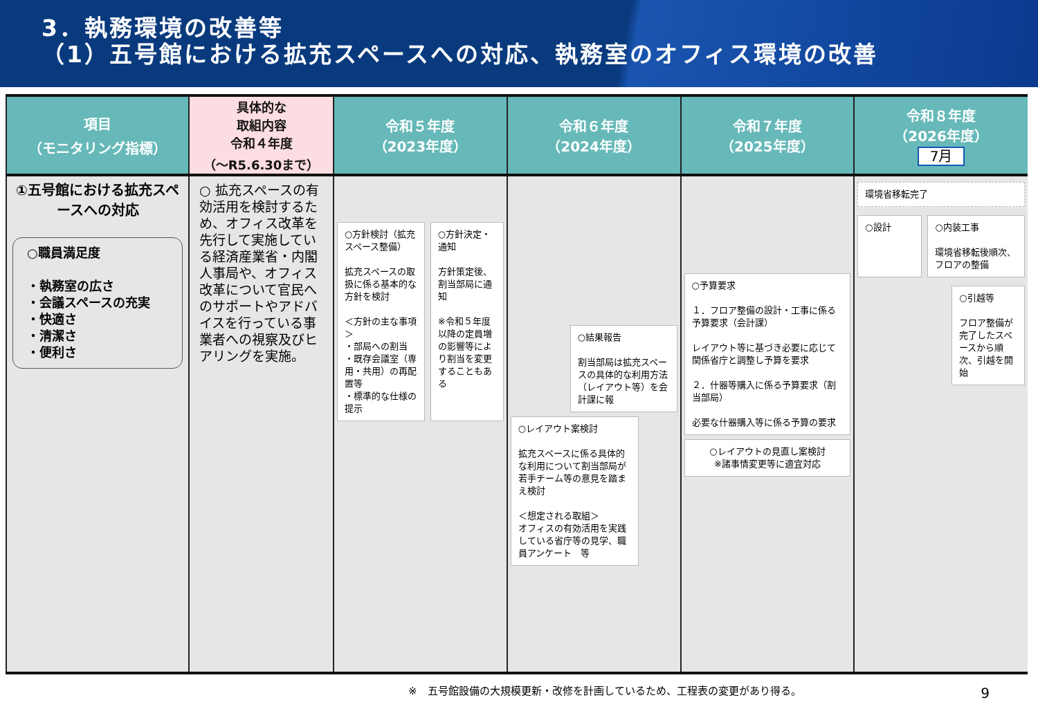3．執務環境の改善等
（1）五号館における拡充スペースへの対応、執務室のオフィス環境の改善
| 項目 （モニタリング指標） | 具体的な 取組内容 令和４年度 （～R5.6.30まで） | 令和５年度 （2023年度） | 令和６年度 （2024年度） | 令和７年度 （2025年度） | 令和８年度 （2026年度） 7月 |
| --- | --- | --- | --- | --- | --- |
| ①五号館における拡充スペースへの対応 ○職員満足度 ・執務室の広さ ・会議スペースの充実 ・快適さ ・清潔さ ・便利さ | ○ 拡充スペースの有効活用を検討するため、オフィス改革を先行して実施している経済産業省・内閣人事局や、オフィス改革について官民へのサポートやアドバイスを行っている事業者への視察及びヒアリングを実施。 | ○方針検討（拡充スペース整備） 拡充スペースの取扱に係る基本的な方針を検討 ＜方針の主な事項＞ ・部局への割当 ・既存会議室（専用・共用）の再配置等 ・標準的な仕様の提示 ○方針決定・通知 方針策定後、割当部局に通知 ※令和５年度以降の定員増の影響等により割当を変更することもある | ○結果報告 割当部局は拡充スペースの具体的な利用方法（レイアウト等）を会計課に報 ○レイアウト案検討 拡充スペースに係る具体的な利用について割当部局が若手チーム等の意見を踏まえ検討 ＜想定される取組＞ オフィスの有効活用を実践している省庁等の見学、職員アンケート 等 | ○予算要求 １．フロア整備の設計・工事に係る予算要求（会計課） レイアウト等に基づき必要に応じて関係省庁と調整し予算を要求 ２．什器等購入に係る予算要求（割当部局） 必要な什器購入等に係る予算の要求 ○レイアウトの見直し案検討 ※諸事情変更等に適宜対応 | 環境省移転完了 ○設計 ○内装工事 環境省移転後順次、フロアの整備 ○引越等 フロア整備が完了したスペースから順次、引越を開始 |
※　五号館設備の大規模更新・改修を計画しているため、工程表の変更があり得る。
9